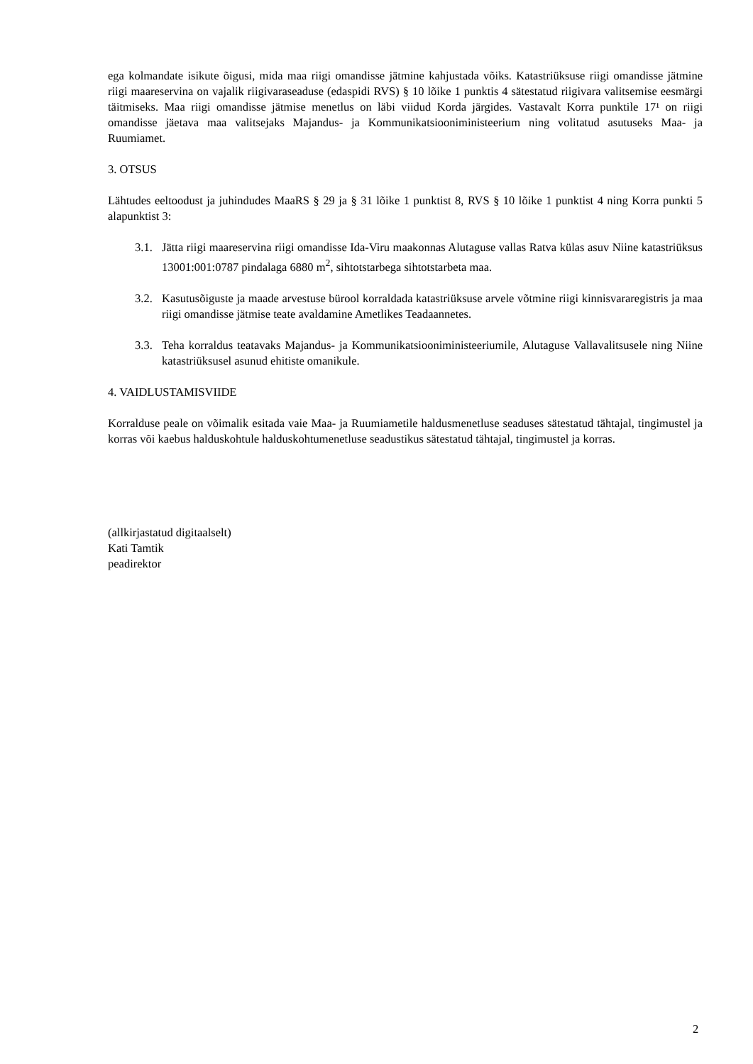ega kolmandate isikute õigusi, mida maa riigi omandisse jätmine kahjustada võiks. Katastriüksuse riigi omandisse jätmine riigi maareservina on vajalik riigivaraseaduse (edaspidi RVS) § 10 lõike 1 punktis 4 sätestatud riigivara valitsemise eesmärgi täitmiseks. Maa riigi omandisse jätmise menetlus on läbi viidud Korda järgides. Vastavalt Korra punktile 17¹ on riigi omandisse jäetava maa valitsejaks Majandus- ja Kommunikatsiooniministeerium ning volitatud asutuseks Maa- ja Ruumiamet.
3. OTSUS
Lähtudes eeltoodust ja juhindudes MaaRS § 29 ja § 31 lõike 1 punktist 8, RVS § 10 lõike 1 punktist 4 ning Korra punkti 5 alapunktist 3:
3.1. Jätta riigi maareservina riigi omandisse Ida-Viru maakonnas Alutaguse vallas Ratva külas asuv Niine katastriüksus 13001:001:0787 pindalaga 6880 m<sup>2</sup>, sihtotstarbega sihtotstarbeta maa.
3.2. Kasutusõiguste ja maade arvestuse bürool korraldada katastriüksuse arvele võtmine riigi kinnisvararegistris ja maa riigi omandisse jätmise teate avaldamine Ametlikes Teadaannetes.
3.3. Teha korraldus teatavaks Majandus- ja Kommunikatsiooniministeeriumile, Alutaguse Vallavalitsusele ning Niine katastriüksusel asunud ehitiste omanikule.
4. VAIDLUSTAMISVIIDE
Korralduse peale on võimalik esitada vaie Maa- ja Ruumiametile haldusmenetluse seaduses sätestatud tähtajal, tingimustel ja korras või kaebus halduskohtule halduskohtumenetluse seadustikus sätestatud tähtajal, tingimustel ja korras.
(allkirjastatud digitaalselt)
Kati Tamtik
peadirektor
2